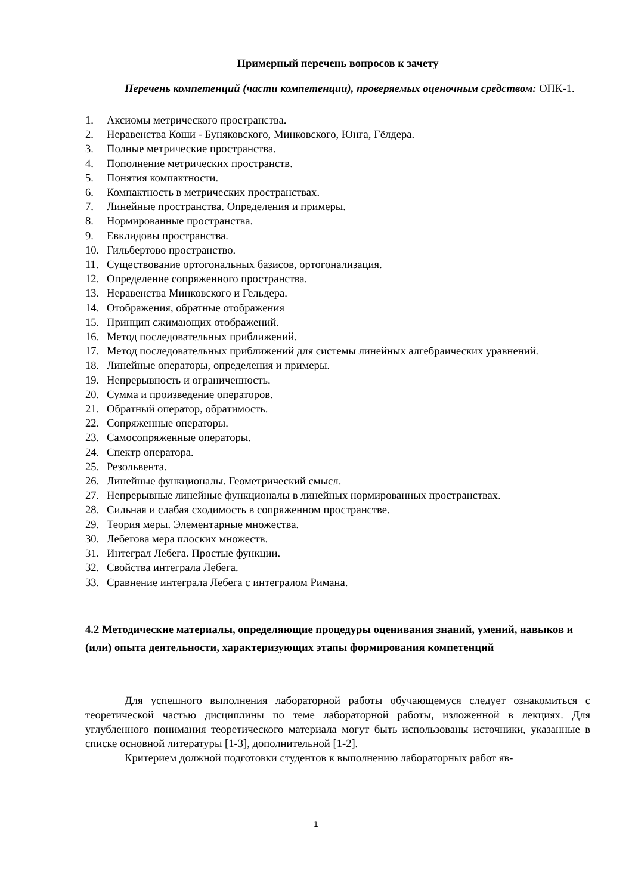Примерный перечень вопросов к зачету
Перечень компетенций (части компетенции), проверяемых оценочным средством: ОПК-1.
1. Аксиомы метрического пространства.
2. Неравенства Коши - Буняковского, Минковского, Юнга, Гёлдера.
3. Полные метрические пространства.
4. Пополнение метрических пространств.
5. Понятия компактности.
6. Компактность в метрических пространствах.
7. Линейные пространства. Определения и примеры.
8. Нормированные пространства.
9. Евклидовы пространства.
10. Гильбертово пространство.
11. Существование ортогональных базисов, ортогонализация.
12. Определение сопряженного пространства.
13. Неравенства Минковского и Гельдера.
14. Отображения, обратные отображения
15. Принцип сжимающих отображений.
16. Метод последовательных приближений.
17. Метод последовательных приближений для системы линейных алгебраических уравнений.
18. Линейные операторы, определения и примеры.
19. Непрерывность и ограниченность.
20. Сумма и произведение операторов.
21. Обратный оператор, обратимость.
22. Сопряженные операторы.
23. Самосопряженные операторы.
24. Спектр оператора.
25. Резольвента.
26. Линейные функционалы. Геометрический смысл.
27. Непрерывные линейные функционалы в линейных нормированных пространствах.
28. Сильная и слабая сходимость в сопряженном пространстве.
29. Теория меры. Элементарные множества.
30. Лебегова мера плоских множеств.
31. Интеграл Лебега. Простые функции.
32. Свойства интеграла Лебега.
33. Сравнение интеграла Лебега с интегралом Римана.
4.2 Методические материалы, определяющие процедуры оценивания знаний, умений, навыков и (или) опыта деятельности, характеризующих этапы формирования компетенций
Для успешного выполнения лабораторной работы обучающемуся следует ознакомиться с теоретической частью дисциплины по теме лабораторной работы, изложенной в лекциях. Для углубленного понимания теоретического материала могут быть использованы источники, указанные в списке основной литературы [1-3], дополнительной [1-2].
Критерием должной подготовки студентов к выполнению лабораторных работ яв-
1